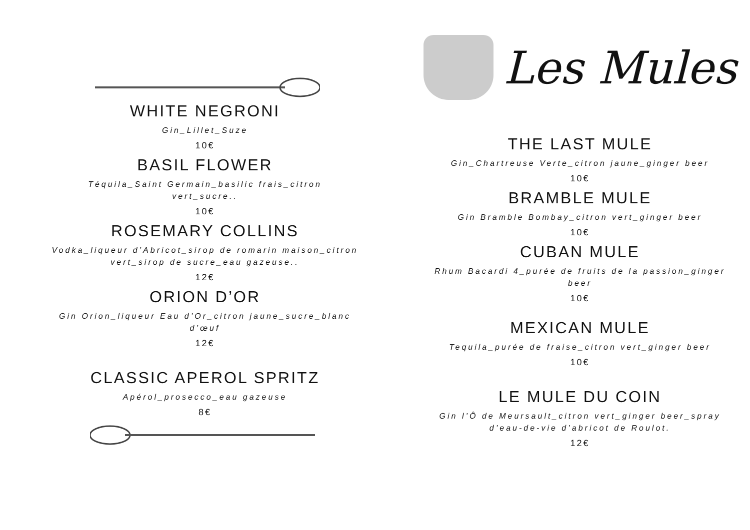WHITE NEGRONI
Gin_Lillet_Suze
10€
BASIL FLOWER
Téquila_Saint Germain_basilic frais_citron
vert_sucre..
10€
ROSEMARY COLLINS
Vodka_liqueur d’Abricot_sirop de romarin maison_citron
vert_sirop de sucre_eau gazeuse..
12€
ORION D’OR
Gin Orion_liqueur Eau d’Or_citron jaune_sucre_blanc
d’œuf
12€
CLASSIC APEROL SPRITZ
Apérol_prosecco_eau gazeuse
8€
Les Mules
THE LAST MULE
Gin_Chartreuse Verte_citron jaune_ginger beer
10€
BRAMBLE MULE
Gin Bramble Bombay_citron vert_ginger beer
10€
CUBAN MULE
Rhum Bacardi 4_purée de fruits de la passion_ginger
beer
10€
MEXICAN MULE
Tequila_purée de fraise_citron vert_ginger beer
10€
LE MULE DU COIN
Gin l’Ô de Meursault_citron vert_ginger beer_spray
d’eau-de-vie d’abricot de Roulot.
12€